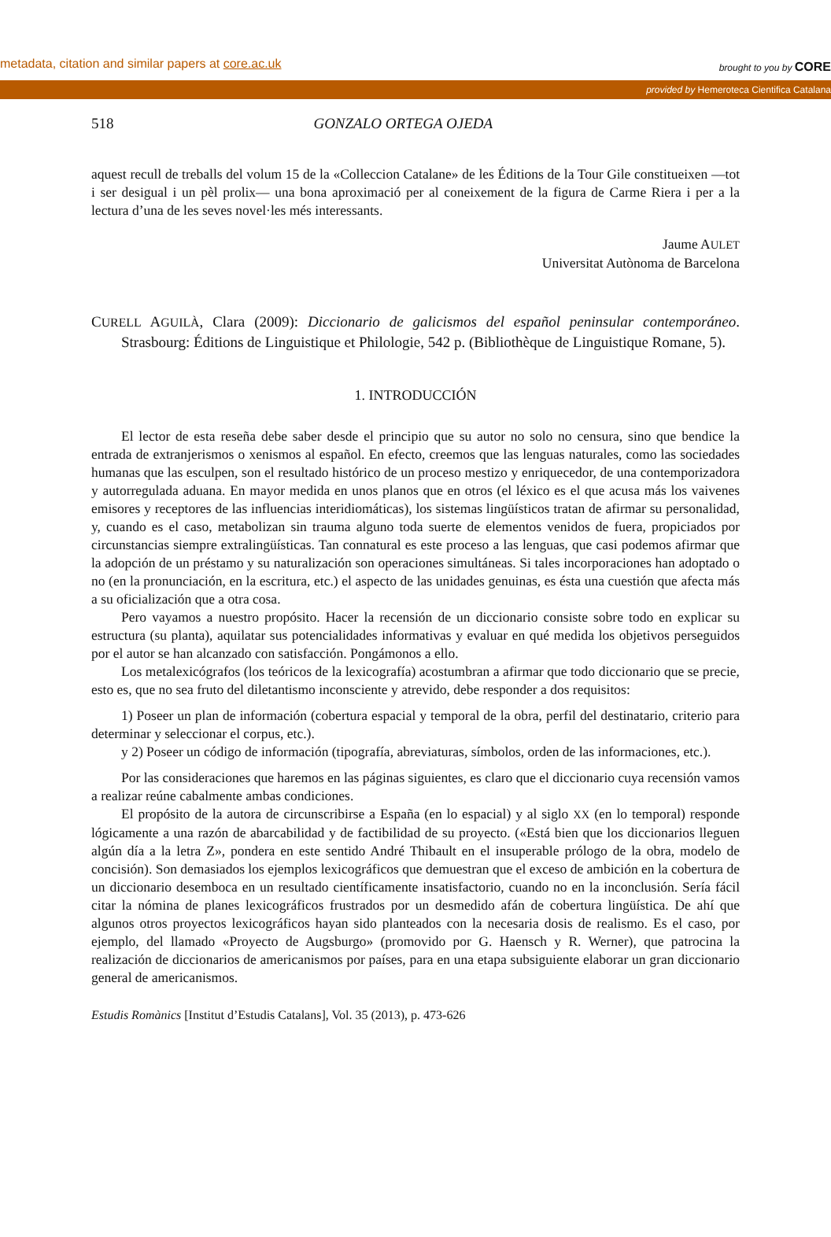metadata, citation and similar papers at core.ac.uk brought to you by CORE
provided by Hemeroteca Cientifica Catalana
518 GONZALO ORTEGA OJEDA
aquest recull de treballs del volum 15 de la «Colleccion Catalane» de les Éditions de la Tour Gile constitueixen —tot i ser desigual i un pèl prolix— una bona aproximació per al coneixement de la figura de Carme Riera i per a la lectura d’una de les seves novel·les més interessants.
Jaume AULET
Universitat Autònoma de Barcelona
CURELL AGUILÀ, Clara (2009): Diccionario de galicismos del español peninsular contemporáneo. Strasbourg: Éditions de Linguistique et Philologie, 542 p. (Bibliothèque de Linguistique Romane, 5).
1. INTRODUCCIÓN
El lector de esta reseña debe saber desde el principio que su autor no solo no censura, sino que bendice la entrada de extranjerismos o xenismos al español. En efecto, creemos que las lenguas naturales, como las sociedades humanas que las esculpen, son el resultado histórico de un proceso mestizo y enriquecedor, de una contemporizadora y autorregulada aduana. En mayor medida en unos planos que en otros (el léxico es el que acusa más los vaivenes emisores y receptores de las influencias interidiomáticas), los sistemas lingüísticos tratan de afirmar su personalidad, y, cuando es el caso, metabolizan sin trauma alguno toda suerte de elementos venidos de fuera, propiciados por circunstancias siempre extralingüísticas. Tan connatural es este proceso a las lenguas, que casi podemos afirmar que la adopción de un préstamo y su naturalización son operaciones simultáneas. Si tales incorporaciones han adoptado o no (en la pronunciación, en la escritura, etc.) el aspecto de las unidades genuinas, es ésta una cuestión que afecta más a su oficialización que a otra cosa.
Pero vayamos a nuestro propósito. Hacer la recensión de un diccionario consiste sobre todo en explicar su estructura (su planta), aquilatar sus potencialidades informativas y evaluar en qué medida los objetivos perseguidos por el autor se han alcanzado con satisfacción. Pongámonos a ello.
Los metalexicógrafos (los teóricos de la lexicografía) acostumbran a afirmar que todo diccionario que se precie, esto es, que no sea fruto del diletantismo inconsciente y atrevido, debe responder a dos requisitos:
1) Poseer un plan de información (cobertura espacial y temporal de la obra, perfil del destinatario, criterio para determinar y seleccionar el corpus, etc.).
y 2) Poseer un código de información (tipografía, abreviaturas, símbolos, orden de las informaciones, etc.).
Por las consideraciones que haremos en las páginas siguientes, es claro que el diccionario cuya recensión vamos a realizar reúne cabalmente ambas condiciones.
El propósito de la autora de circunscribirse a España (en lo espacial) y al siglo XX (en lo temporal) responde lógicamente a una razón de abarcabilidad y de factibilidad de su proyecto. («Está bien que los diccionarios lleguen algún día a la letra Z», pondera en este sentido André Thibault en el insuperable prólogo de la obra, modelo de concisión). Son demasiados los ejemplos lexicográficos que demuestran que el exceso de ambición en la cobertura de un diccionario desemboca en un resultado científicamente insatisfactorio, cuando no en la inconclusión. Sería fácil citar la nómina de planes lexicográficos frustrados por un desmedido afán de cobertura lingüística. De ahí que algunos otros proyectos lexicográficos hayan sido planteados con la necesaria dosis de realismo. Es el caso, por ejemplo, del llamado «Proyecto de Augsburgo» (promovido por G. Haensch y R. Werner), que patrocina la realización de diccionarios de americanismos por países, para en una etapa subsiguiente elaborar un gran diccionario general de americanismos.
Estudis Romànics [Institut d’Estudis Catalans], Vol. 35 (2013), p. 473-626